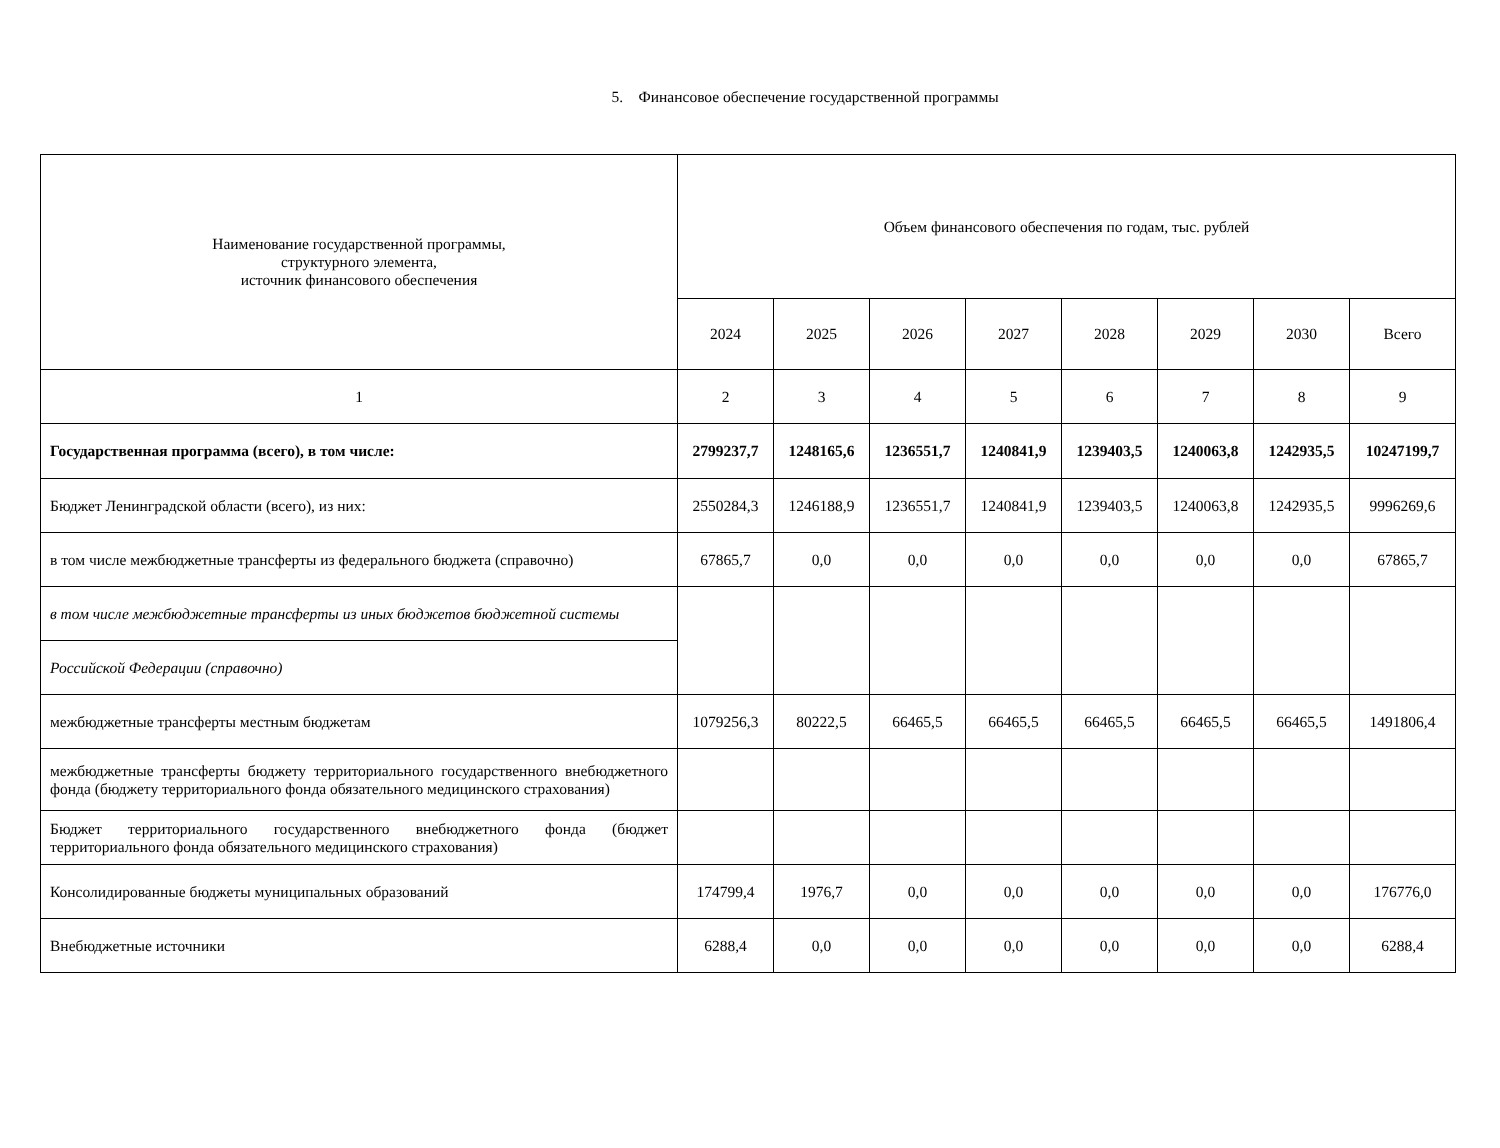5. Финансовое обеспечение государственной программы
| Наименование государственной программы, структурного элемента, источник финансового обеспечения | Объем финансового обеспечения по годам, тыс. рублей | | | | | | | |
| --- | --- | --- | --- | --- | --- | --- | --- | --- |
| | 2024 | 2025 | 2026 | 2027 | 2028 | 2029 | 2030 | Всего |
| 1 | 2 | 3 | 4 | 5 | 6 | 7 | 8 | 9 |
| Государственная программа (всего), в том числе: | 2799237,7 | 1248165,6 | 1236551,7 | 1240841,9 | 1239403,5 | 1240063,8 | 1242935,5 | 10247199,7 |
| Бюджет Ленинградской области (всего), из них: | 2550284,3 | 1246188,9 | 1236551,7 | 1240841,9 | 1239403,5 | 1240063,8 | 1242935,5 | 9996269,6 |
| в том числе межбюджетные трансферты из федерального бюджета (справочно) | 67865,7 | 0,0 | 0,0 | 0,0 | 0,0 | 0,0 | 0,0 | 67865,7 |
| в том числе межбюджетные трансферты из иных бюджетов бюджетной системы | | | | | | | | |
| Российской Федерации (справочно) | | | | | | | | |
| межбюджетные трансферты местным бюджетам | 1079256,3 | 80222,5 | 66465,5 | 66465,5 | 66465,5 | 66465,5 | 66465,5 | 1491806,4 |
| межбюджетные трансферты бюджету территориального государственного внебюджетного фонда (бюджету территориального фонда обязательного медицинского страхования) | | | | | | | | |
| Бюджет территориального государственного внебюджетного фонда (бюджет территориального фонда обязательного медицинского страхования) | | | | | | | | |
| Консолидированные бюджеты муниципальных образований | 174799,4 | 1976,7 | 0,0 | 0,0 | 0,0 | 0,0 | 0,0 | 176776,0 |
| Внебюджетные источники | 6288,4 | 0,0 | 0,0 | 0,0 | 0,0 | 0,0 | 0,0 | 6288,4 |